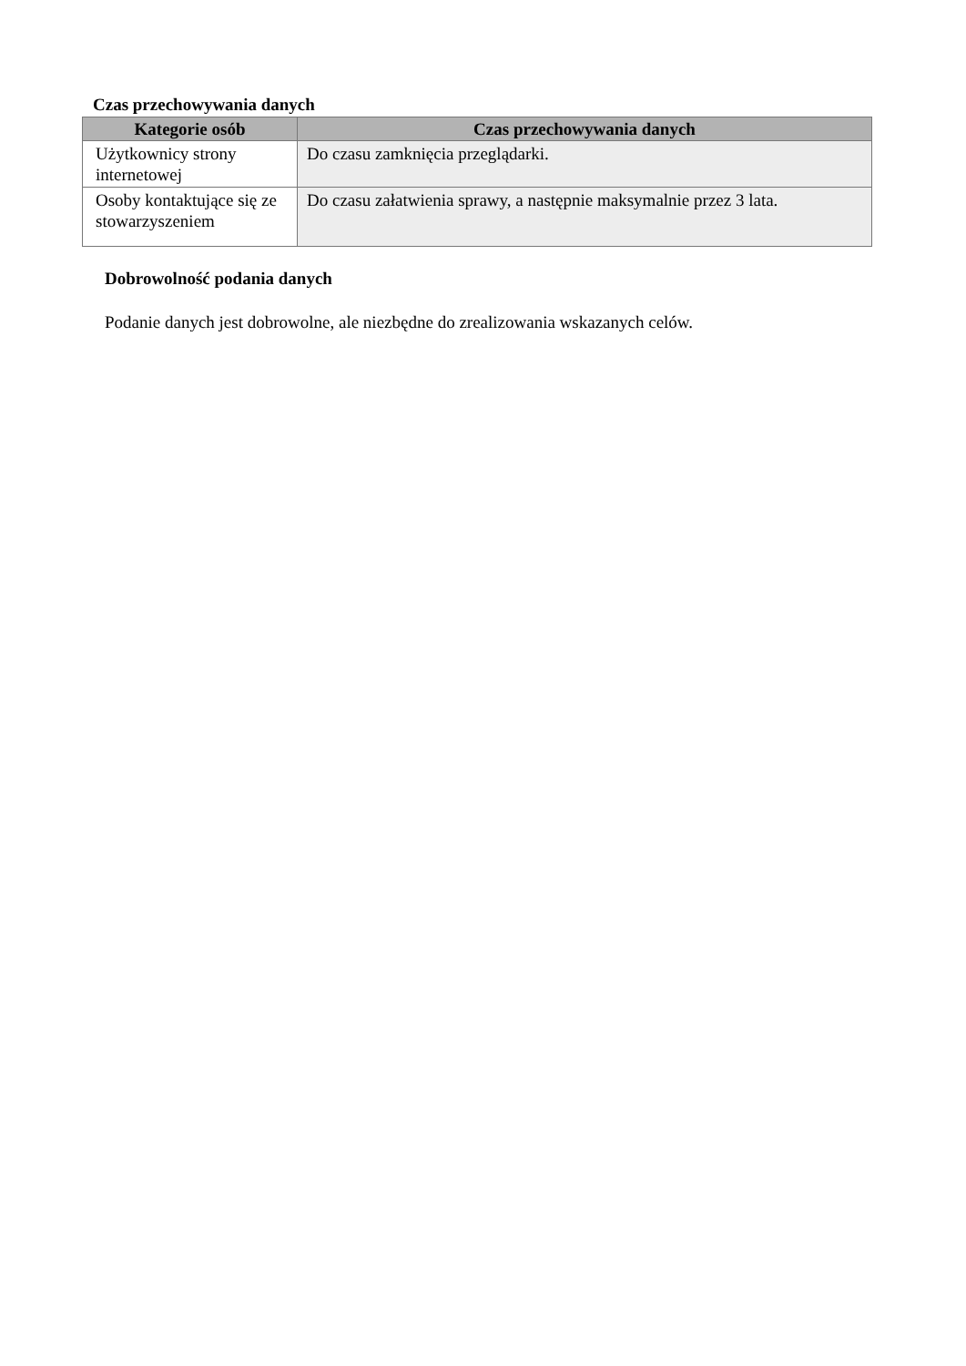Czas przechowywania danych
| Kategorie osób | Czas przechowywania danych |
| --- | --- |
| Użytkownicy strony internetowej | Do czasu zamknięcia przeglądarki. |
| Osoby kontaktujące się ze stowarzyszeniem | Do czasu załatwienia sprawy, a następnie maksymalnie przez 3 lata. |
Dobrowolność podania danych
Podanie danych jest dobrowolne, ale niezbędne do zrealizowania wskazanych celów.